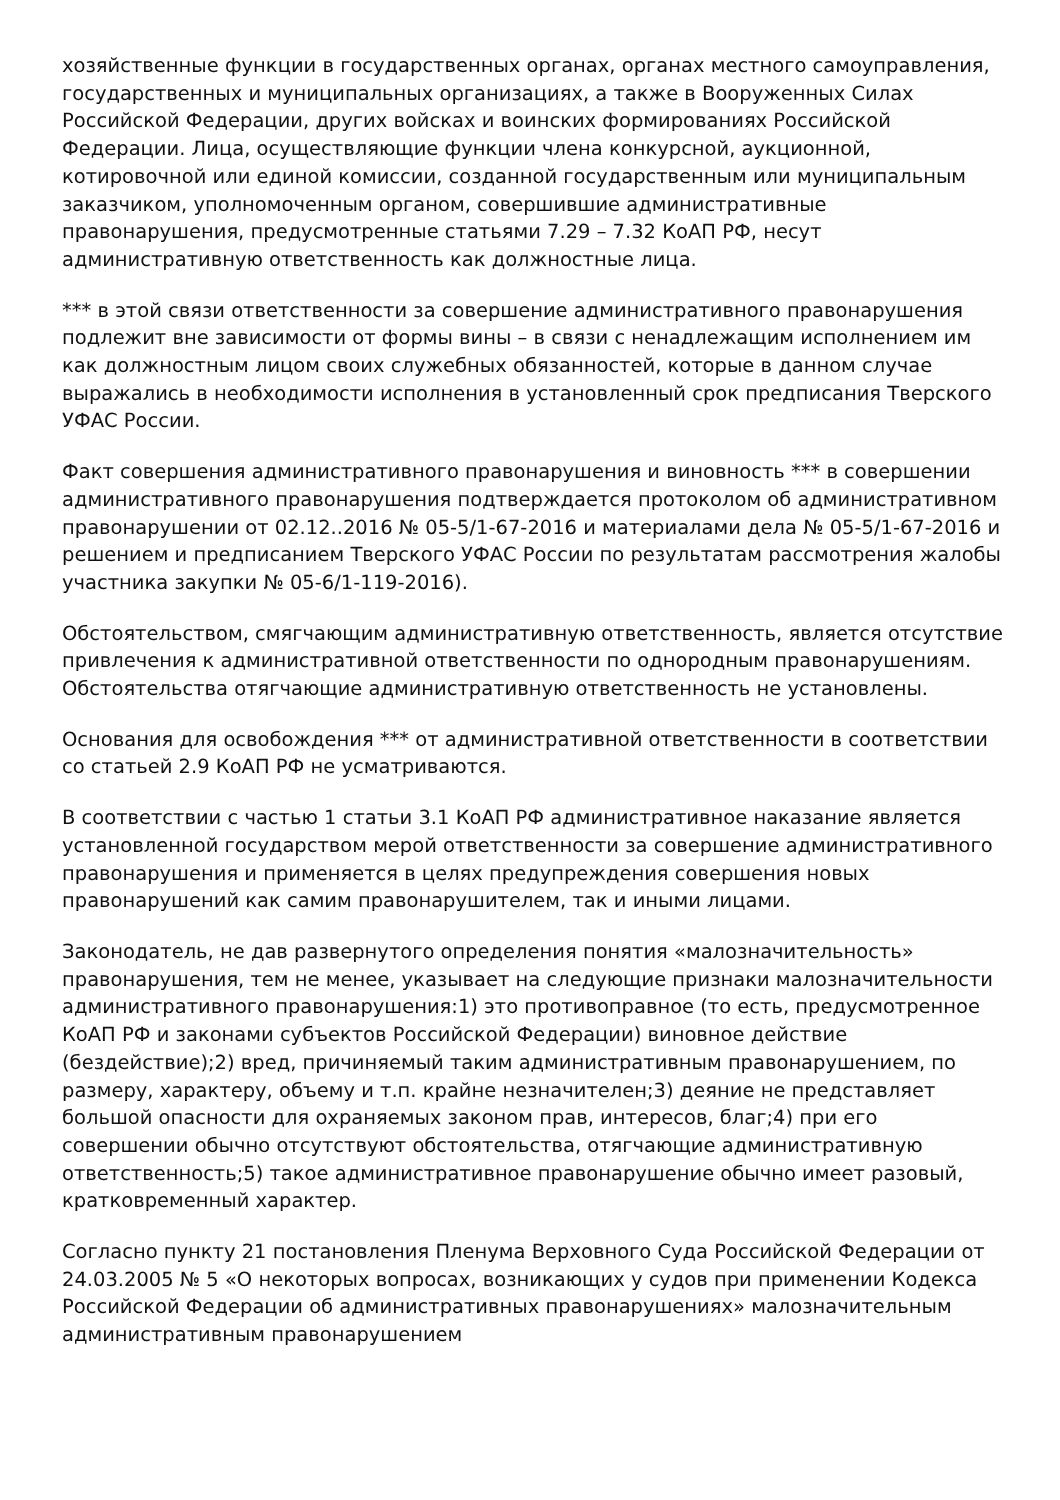хозяйственные функции в государственных органах, органах местного самоуправления, государственных и муниципальных организациях, а также в Вооруженных Силах Российской Федерации, других войсках и воинских формированиях Российской Федерации. Лица, осуществляющие функции члена конкурсной, аукционной, котировочной или единой комиссии, созданной государственным или муниципальным заказчиком, уполномоченным органом, совершившие административные правонарушения, предусмотренные статьями 7.29 – 7.32 КоАП РФ, несут административную ответственность как должностные лица.
*** в этой связи ответственности за совершение административного правонарушения подлежит вне зависимости от формы вины – в связи с ненадлежащим исполнением им как должностным лицом своих служебных обязанностей, которые в данном случае выражались в необходимости исполнения в установленный срок предписания Тверского УФАС России.
Факт совершения административного правонарушения и виновность *** в совершении административного правонарушения подтверждается протоколом об административном правонарушении от 02.12..2016 № 05-5/1-67-2016 и материалами дела № 05-5/1-67-2016 и решением и предписанием Тверского УФАС России по результатам рассмотрения жалобы участника закупки № 05-6/1-119-2016).
Обстоятельством, смягчающим административную ответственность, является отсутствие привлечения к административной ответственности по однородным правонарушениям. Обстоятельства отягчающие административную ответственность не установлены.
Основания для освобождения *** от административной ответственности в соответствии со статьей 2.9 КоАП РФ не усматриваются.
В соответствии с частью 1 статьи 3.1 КоАП РФ административное наказание является установленной государством мерой ответственности за совершение административного правонарушения и применяется в целях предупреждения совершения новых правонарушений как самим правонарушителем, так и иными лицами.
Законодатель, не дав развернутого определения понятия «малозначительность» правонарушения, тем не менее, указывает на следующие признаки малозначительности административного правонарушения:1) это противоправное (то есть, предусмотренное КоАП РФ и законами субъектов Российской Федерации) виновное действие (бездействие);2) вред, причиняемый таким административным правонарушением, по размеру, характеру, объему и т.п. крайне незначителен;3) деяние не представляет большой опасности для охраняемых законом прав, интересов, благ;4) при его совершении обычно отсутствуют обстоятельства, отягчающие административную ответственность;5) такое административное правонарушение обычно имеет разовый, кратковременный характер.
Согласно пункту 21 постановления Пленума Верховного Суда Российской Федерации от 24.03.2005 № 5 «О некоторых вопросах, возникающих у судов при применении Кодекса Российской Федерации об административных правонарушениях» малозначительным административным правонарушением